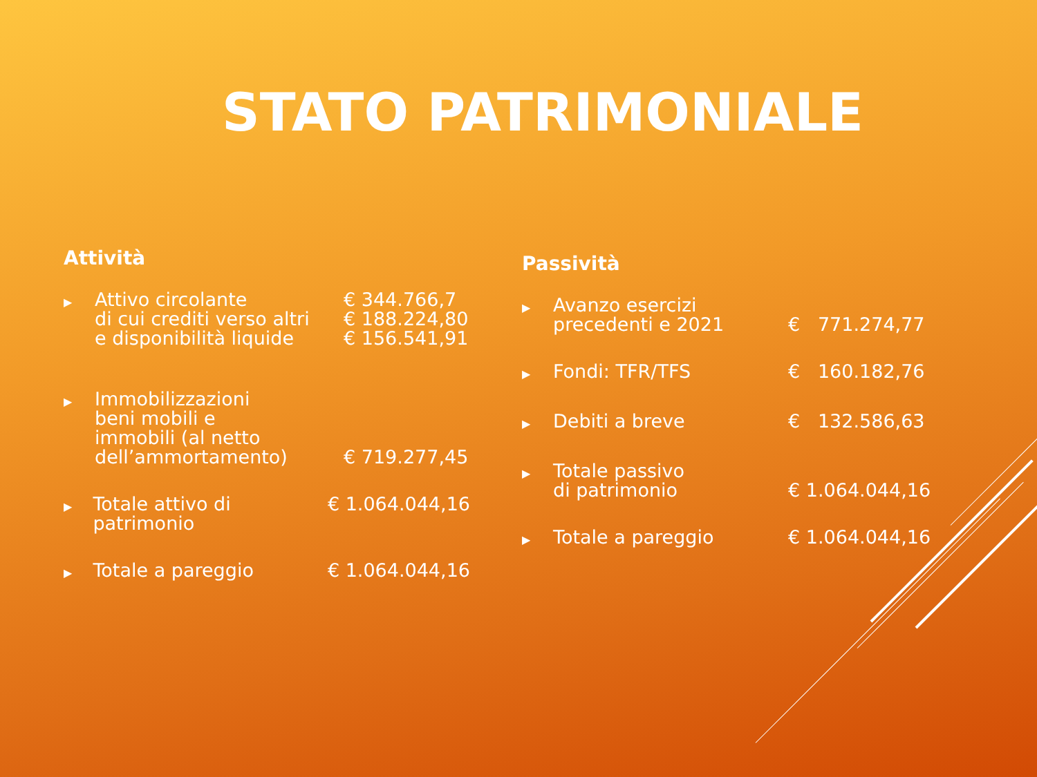STATO PATRIMONIALE
Attività
▶
Attivo circolante
di cui crediti verso altri
e disponibilità liquide
€ 344.766,7
€ 188.224,80
€ 156.541,91
▶
Immobilizzazioni
beni mobili e
immobili (al netto
dell’ammortamento)
€ 719.277,45
▶
Totale attivo di patrimonio
€ 1.064.044,16
▶
Totale a pareggio € 1.064.044,16
Passività
▶
Avanzo esercizi
precedenti e 2021
€ 771.274,77
▶
Fondi: TFR/TFS € 160.182,76
▶
Debiti a breve € 132.586,63
▶
Totale passivo
di patrimonio
€ 1.064.044,16
▶
Totale a pareggio € 1.064.044,16